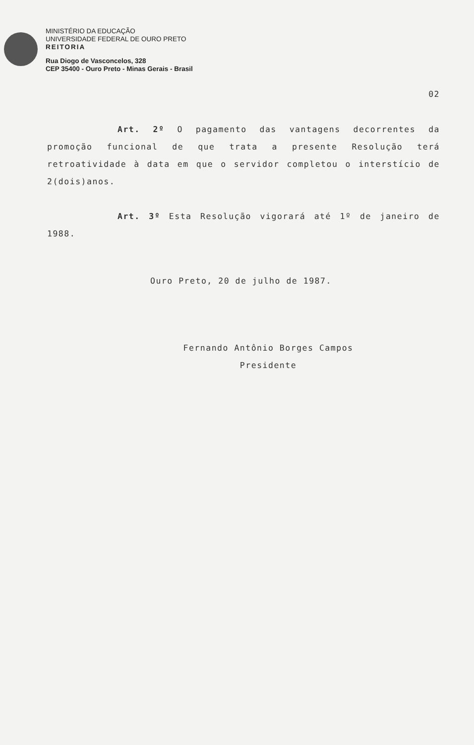MINISTÉRIO DA EDUCAÇÃO
UNIVERSIDADE FEDERAL DE OURO PRETO
REITORIA
Rua Diogo de Vasconcelos, 328
CEP 35400 - Ouro Preto - Minas Gerais - Brasil
02
Art. 2º O pagamento das vantagens decorrentes da promoção funcional de que trata a presente Resolução terá retroatividade à data em que o servidor completou o interstício de 2(dois)anos.
Art. 3º Esta Resolução vigorará até 1º de janeiro de 1988.
Ouro Preto, 20 de julho de 1987.
Fernando Antônio Borges Campos
Presidente